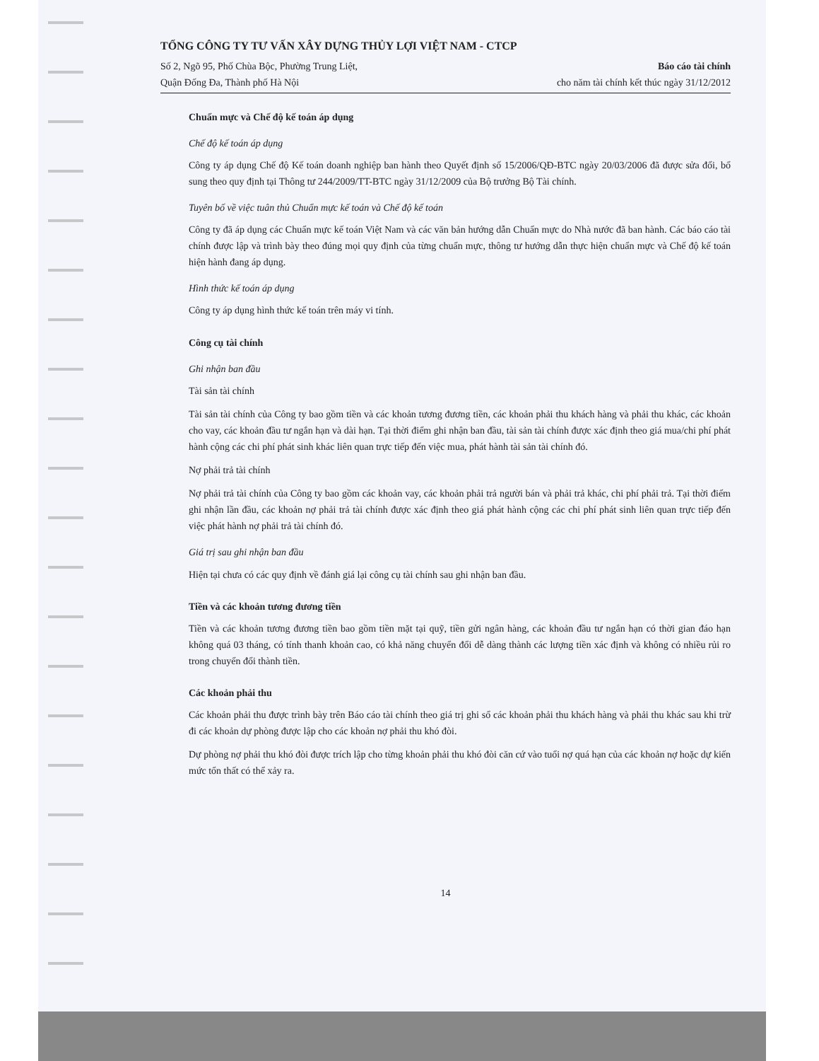TỔNG CÔNG TY TƯ VẤN XÂY DỰNG THỦY LỢI VIỆT NAM - CTCP
Số 2, Ngõ 95, Phố Chùa Bộc, Phường Trung Liệt,
Quận Đống Đa, Thành phố Hà Nội
Báo cáo tài chính
cho năm tài chính kết thúc ngày 31/12/2012
Chuẩn mực và Chế độ kế toán áp dụng
Chế độ kế toán áp dụng
Công ty áp dụng Chế độ Kế toán doanh nghiệp ban hành theo Quyết định số 15/2006/QĐ-BTC ngày 20/03/2006 đã được sửa đổi, bổ sung theo quy định tại Thông tư 244/2009/TT-BTC ngày 31/12/2009 của Bộ trưởng Bộ Tài chính.
Tuyên bố về việc tuân thủ Chuẩn mực kế toán và Chế độ kế toán
Công ty đã áp dụng các Chuẩn mực kế toán Việt Nam và các văn bản hướng dẫn Chuẩn mực do Nhà nước đã ban hành. Các báo cáo tài chính được lập và trình bày theo đúng mọi quy định của từng chuẩn mực, thông tư hướng dẫn thực hiện chuẩn mực và Chế độ kế toán hiện hành đang áp dụng.
Hình thức kế toán áp dụng
Công ty áp dụng hình thức kế toán trên máy vi tính.
Công cụ tài chính
Ghi nhận ban đầu
Tài sản tài chính
Tài sản tài chính của Công ty bao gồm tiền và các khoản tương đương tiền, các khoản phải thu khách hàng và phải thu khác, các khoản cho vay, các khoản đầu tư ngắn hạn và dài hạn. Tại thời điểm ghi nhận ban đầu, tài sản tài chính được xác định theo giá mua/chi phí phát hành cộng các chi phí phát sinh khác liên quan trực tiếp đến việc mua, phát hành tài sản tài chính đó.
Nợ phải trả tài chính
Nợ phải trả tài chính của Công ty bao gồm các khoản vay, các khoản phải trả người bán và phải trả khác, chi phí phải trả. Tại thời điểm ghi nhận lần đầu, các khoản nợ phải trả tài chính được xác định theo giá phát hành cộng các chi phí phát sinh liên quan trực tiếp đến việc phát hành nợ phải trả tài chính đó.
Giá trị sau ghi nhận ban đầu
Hiện tại chưa có các quy định về đánh giá lại công cụ tài chính sau ghi nhận ban đầu.
Tiền và các khoản tương đương tiền
Tiền và các khoản tương đương tiền bao gồm tiền mặt tại quỹ, tiền gửi ngân hàng, các khoản đầu tư ngắn hạn có thời gian đáo hạn không quá 03 tháng, có tính thanh khoản cao, có khả năng chuyển đổi dễ dàng thành các lượng tiền xác định và không có nhiều rủi ro trong chuyển đổi thành tiền.
Các khoản phải thu
Các khoản phải thu được trình bày trên Báo cáo tài chính theo giá trị ghi sổ các khoản phải thu khách hàng và phải thu khác sau khi trừ đi các khoản dự phòng được lập cho các khoản nợ phải thu khó đòi.
Dự phòng nợ phải thu khó đòi được trích lập cho từng khoản phải thu khó đòi căn cứ vào tuổi nợ quá hạn của các khoản nợ hoặc dự kiến mức tổn thất có thể xảy ra.
14